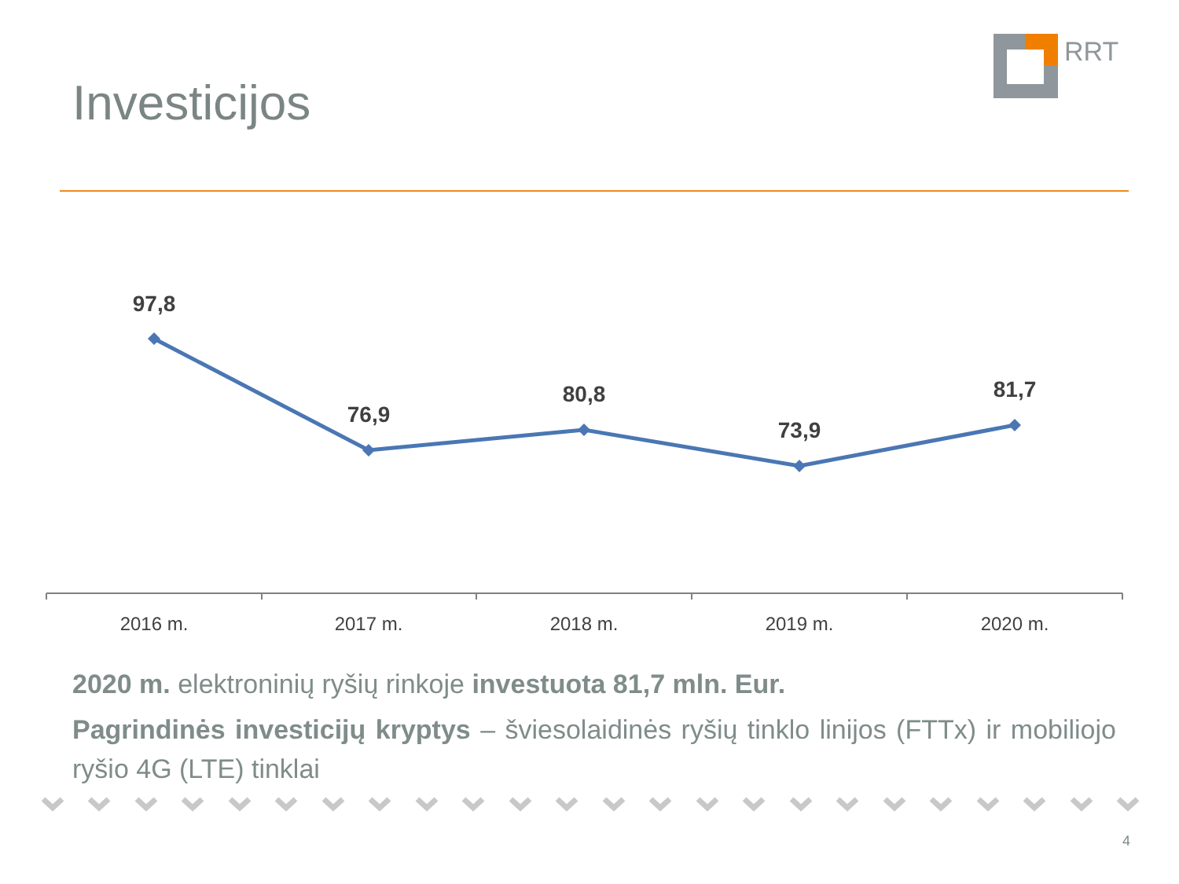RRT
Investicijos
97,8
76,9
80,8
73,9
81,7
2016 m.
2017 m.
2018 m.
2019 m.
2020 m.
2020 m. elektroninių ryšių rinkoje investuota 81,7 mln. Eur.
Pagrindinės investicijų kryptys – šviesolaidinės ryšių tinklo linijos (FTTx) ir mobiliojo ryšio 4G (LTE) tinklai
4